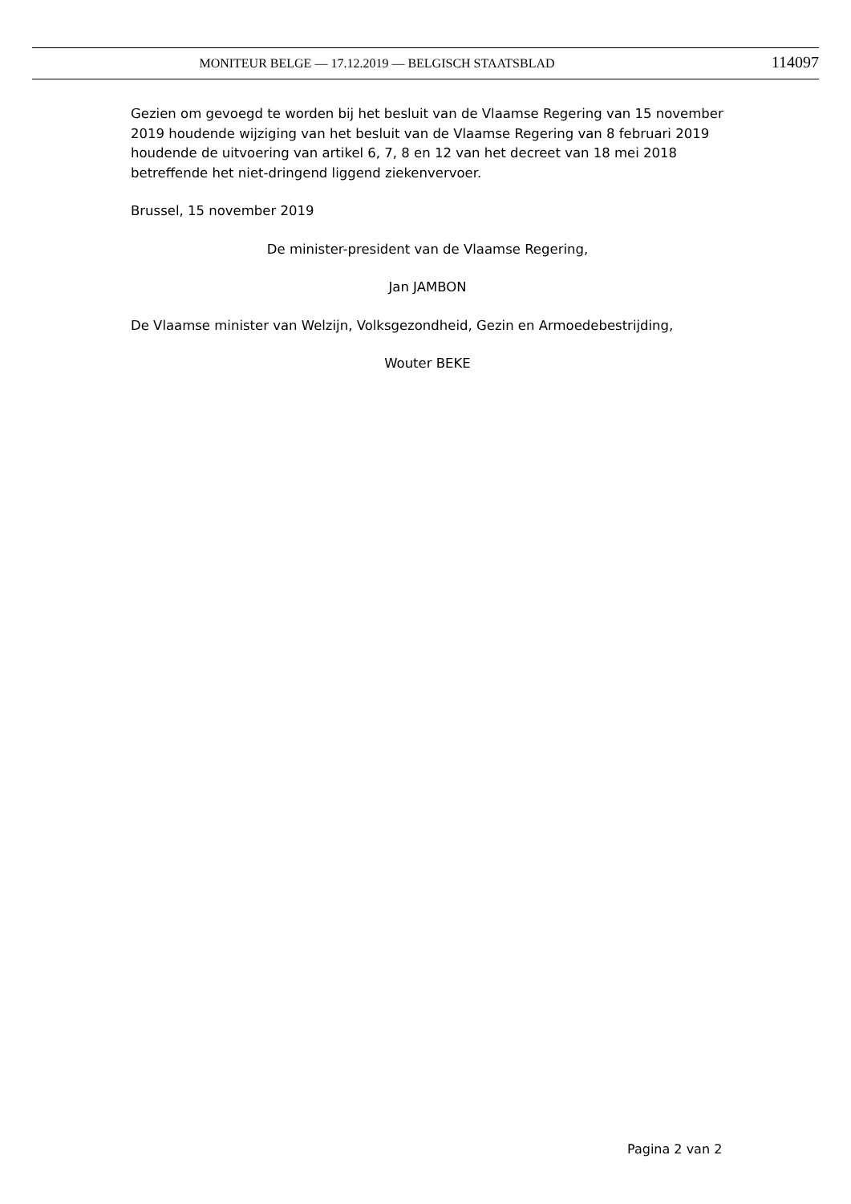MONITEUR BELGE — 17.12.2019 — BELGISCH STAATSBLAD 114097
Gezien om gevoegd te worden bij het besluit van de Vlaamse Regering van 15 november 2019 houdende wijziging van het besluit van de Vlaamse Regering van 8 februari 2019 houdende de uitvoering van artikel 6, 7, 8 en 12 van het decreet van 18 mei 2018 betreffende het niet-dringend liggend ziekenvervoer.
Brussel, 15 november 2019
De minister-president van de Vlaamse Regering,
Jan JAMBON
De Vlaamse minister van Welzijn, Volksgezondheid, Gezin en Armoedebestrijding,
Wouter BEKE
Pagina 2 van 2